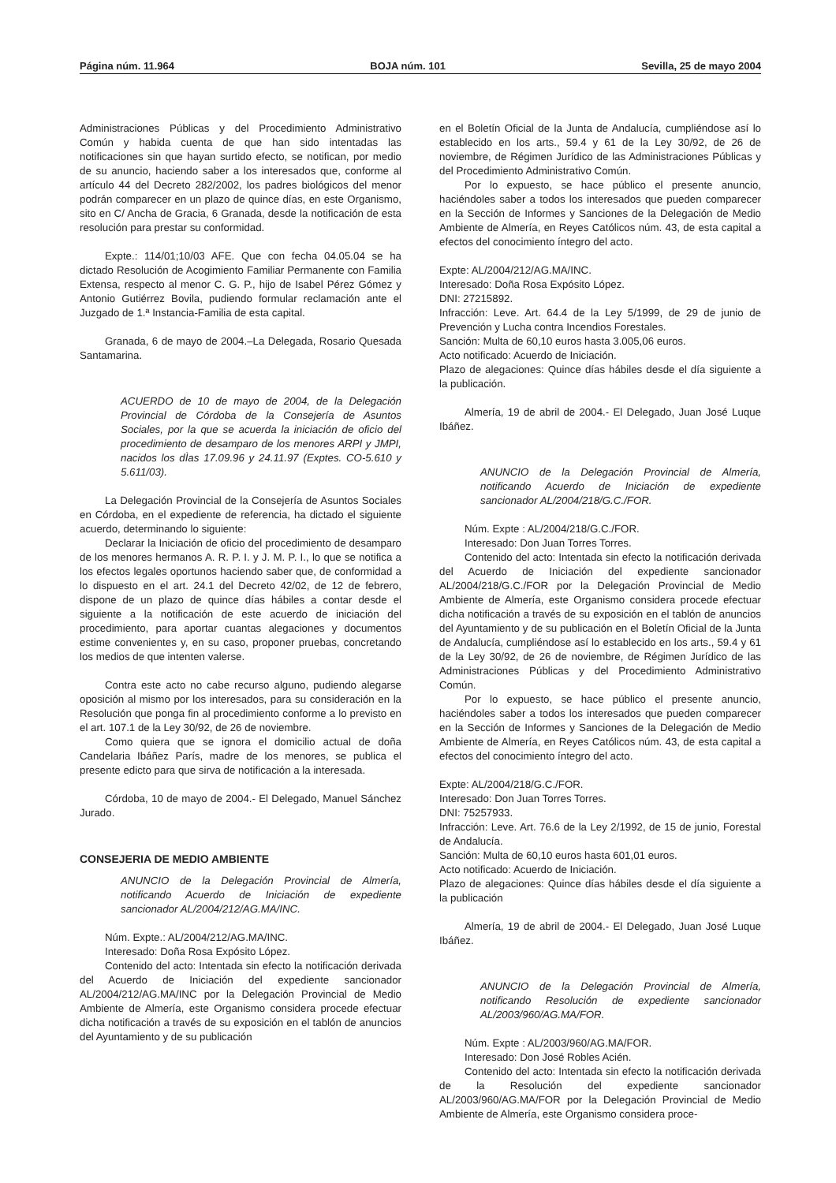Página núm. 11.964 BOJA núm. 101 Sevilla, 25 de mayo 2004
Administraciones Públicas y del Procedimiento Administrativo Común y habida cuenta de que han sido intentadas las notificaciones sin que hayan surtido efecto, se notifican, por medio de su anuncio, haciendo saber a los interesados que, conforme al artículo 44 del Decreto 282/2002, los padres biológicos del menor podrán comparecer en un plazo de quince días, en este Organismo, sito en C/ Ancha de Gracia, 6 Granada, desde la notificación de esta resolución para prestar su conformidad.
Expte.: 114/01;10/03 AFE. Que con fecha 04.05.04 se ha dictado Resolución de Acogimiento Familiar Permanente con Familia Extensa, respecto al menor C. G. P., hijo de Isabel Pérez Gómez y Antonio Gutiérrez Bovila, pudiendo formular reclamación ante el Juzgado de 1.ª Instancia-Familia de esta capital.
Granada, 6 de mayo de 2004.–La Delegada, Rosario Quesada Santamarina.
ACUERDO de 10 de mayo de 2004, de la Delegación Provincial de Córdoba de la Consejería de Asuntos Sociales, por la que se acuerda la iniciación de oficio del procedimiento de desamparo de los menores ARPI y JMPI, nacidos los dÌas 17.09.96 y 24.11.97 (Exptes. CO-5.610 y 5.611/03).
La Delegación Provincial de la Consejería de Asuntos Sociales en Córdoba, en el expediente de referencia, ha dictado el siguiente acuerdo, determinando lo siguiente:
Declarar la Iniciación de oficio del procedimiento de desamparo de los menores hermanos A. R. P. I. y J. M. P. I., lo que se notifica a los efectos legales oportunos haciendo saber que, de conformidad a lo dispuesto en el art. 24.1 del Decreto 42/02, de 12 de febrero, dispone de un plazo de quince días hábiles a contar desde el siguiente a la notificación de este acuerdo de iniciación del procedimiento, para aportar cuantas alegaciones y documentos estime convenientes y, en su caso, proponer pruebas, concretando los medios de que intenten valerse.
Contra este acto no cabe recurso alguno, pudiendo alegarse oposición al mismo por los interesados, para su consideración en la Resolución que ponga fin al procedimiento conforme a lo previsto en el art. 107.1 de la Ley 30/92, de 26 de noviembre.
Como quiera que se ignora el domicilio actual de doña Candelaria Ibáñez París, madre de los menores, se publica el presente edicto para que sirva de notificación a la interesada.
Córdoba, 10 de mayo de 2004.- El Delegado, Manuel Sánchez Jurado.
CONSEJERIA DE MEDIO AMBIENTE
ANUNCIO de la Delegación Provincial de Almería, notificando Acuerdo de Iniciación de expediente sancionador AL/2004/212/AG.MA/INC.
Núm. Expte.: AL/2004/212/AG.MA/INC.
Interesado: Doña Rosa Expósito López.
Contenido del acto: Intentada sin efecto la notificación derivada del Acuerdo de Iniciación del expediente sancionador AL/2004/212/AG.MA/INC por la Delegación Provincial de Medio Ambiente de Almería, este Organismo considera procede efectuar dicha notificación a través de su exposición en el tablón de anuncios del Ayuntamiento y de su publicación
en el Boletín Oficial de la Junta de Andalucía, cumpliéndose así lo establecido en los arts., 59.4 y 61 de la Ley 30/92, de 26 de noviembre, de Régimen Jurídico de las Administraciones Públicas y del Procedimiento Administrativo Común.
Por lo expuesto, se hace público el presente anuncio, haciéndoles saber a todos los interesados que pueden comparecer en la Sección de Informes y Sanciones de la Delegación de Medio Ambiente de Almería, en Reyes Católicos núm. 43, de esta capital a efectos del conocimiento íntegro del acto.
Expte: AL/2004/212/AG.MA/INC.
Interesado: Doña Rosa Expósito López.
DNI: 27215892.
Infracción: Leve. Art. 64.4 de la Ley 5/1999, de 29 de junio de Prevención y Lucha contra Incendios Forestales.
Sanción: Multa de 60,10 euros hasta 3.005,06 euros.
Acto notificado: Acuerdo de Iniciación.
Plazo de alegaciones: Quince días hábiles desde el día siguiente a la publicación.
Almería, 19 de abril de 2004.- El Delegado, Juan José Luque Ibáñez.
ANUNCIO de la Delegación Provincial de Almería, notificando Acuerdo de Iniciación de expediente sancionador AL/2004/218/G.C./FOR.
Núm. Expte : AL/2004/218/G.C./FOR.
Interesado: Don Juan Torres Torres.
Contenido del acto: Intentada sin efecto la notificación derivada del Acuerdo de Iniciación del expediente sancionador AL/2004/218/G.C./FOR por la Delegación Provincial de Medio Ambiente de Almería, este Organismo considera procede efectuar dicha notificación a través de su exposición en el tablón de anuncios del Ayuntamiento y de su publicación en el Boletín Oficial de la Junta de Andalucía, cumpliéndose así lo establecido en los arts., 59.4 y 61 de la Ley 30/92, de 26 de noviembre, de Régimen Jurídico de las Administraciones Públicas y del Procedimiento Administrativo Común.
Por lo expuesto, se hace público el presente anuncio, haciéndoles saber a todos los interesados que pueden comparecer en la Sección de Informes y Sanciones de la Delegación de Medio Ambiente de Almería, en Reyes Católicos núm. 43, de esta capital a efectos del conocimiento íntegro del acto.
Expte: AL/2004/218/G.C./FOR.
Interesado: Don Juan Torres Torres.
DNI: 75257933.
Infracción: Leve. Art. 76.6 de la Ley 2/1992, de 15 de junio, Forestal de Andalucía.
Sanción: Multa de 60,10 euros hasta 601,01 euros.
Acto notificado: Acuerdo de Iniciación.
Plazo de alegaciones: Quince días hábiles desde el día siguiente a la publicación
Almería, 19 de abril de 2004.- El Delegado, Juan José Luque Ibáñez.
ANUNCIO de la Delegación Provincial de Almería, notificando Resolución de expediente sancionador AL/2003/960/AG.MA/FOR.
Núm. Expte : AL/2003/960/AG.MA/FOR.
Interesado: Don José Robles Acién.
Contenido del acto: Intentada sin efecto la notificación derivada de la Resolución del expediente sancionador AL/2003/960/AG.MA/FOR por la Delegación Provincial de Medio Ambiente de Almería, este Organismo considera proce-